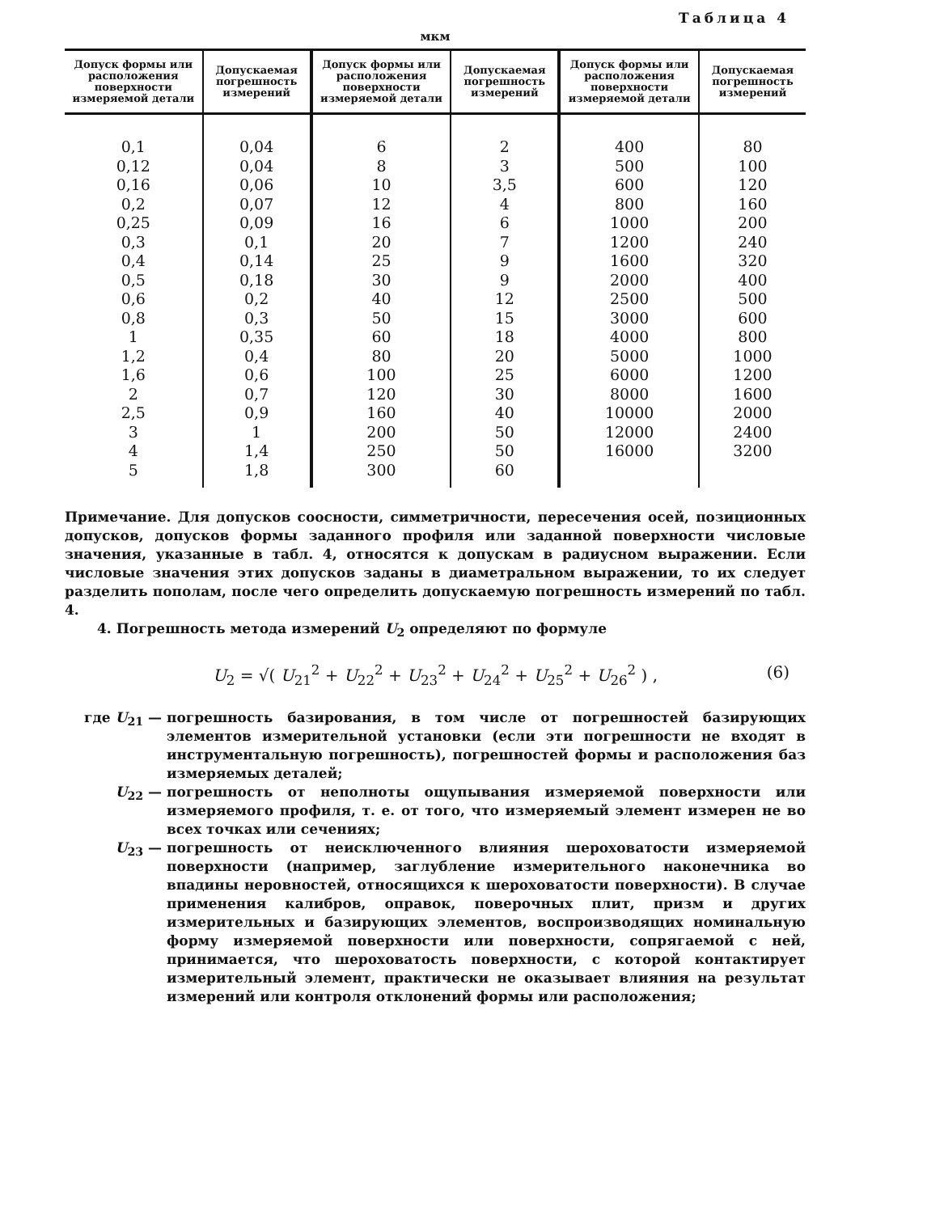Таблица 4
мкм
| Допуск формы или расположения поверхности измеряемой детали | Допускаемая погрешность измерений | Допуск формы или расположения поверхности измеряемой детали | Допускаемая погрешность измерений | Допуск формы или расположения поверхности измеряемой детали | Допускаемая погрешность измерений |
| --- | --- | --- | --- | --- | --- |
| 0,1 0,12 0,16 0,2 0,25 0,3 0,4 0,5 0,6 0,8 1 1,2 1,6 2 2,5 3 4 5 | 0,04 0,04 0,06 0,07 0,09 0,1 0,14 0,18 0,2 0,3 0,35 0,4 0,6 0,7 0,9 1 1,4 1,8 | 6 8 10 12 16 20 25 30 40 50 60 80 100 120 160 200 250 300 | 2 3 3,5 4 6 7 9 9 12 15 18 20 25 30 40 50 50 60 | 400 500 600 800 1000 1200 1600 2000 2500 3000 4000 5000 6000 8000 10000 12000 16000 | 80 100 120 160 200 240 320 400 500 600 800 1000 1200 1600 2000 2400 3200 |
Примечание. Для допусков соосности, симметричности, пересечения осей, позиционных допусков, допусков формы заданного профиля или заданной поверхности числовые значения, указанные в табл. 4, относятся к допускам в радиусном выражении. Если числовые значения этих допусков заданы в диаметральном выражении, то их следует разделить пополам, после чего определить допускаемую погрешность измерений по табл. 4.
4. Погрешность метода измерений U<sub>2</sub> определяют по формуле
U<sub>2</sub> = √( U<sub>21</sub><sup>2</sup> + U<sub>22</sub><sup>2</sup> + U<sub>23</sub><sup>2</sup> + U<sub>24</sub><sup>2</sup> + U<sub>25</sub><sup>2</sup> + U<sub>26</sub><sup>2</sup> ) , (6)
где U<sub>21</sub> — погрешность базирования, в том числе от погрешностей базирующих элементов измерительной установки (если эти погрешности не входят в инструментальную погрешность), погрешностей формы и расположения баз измеряемых деталей;
U<sub>22</sub> — погрешность от неполноты ощупывания измеряемой поверхности или измеряемого профиля, т. е. от того, что измеряемый элемент измерен не во всех точках или сечениях;
U<sub>23</sub> — погрешность от неисключенного влияния шероховатости измеряемой поверхности (например, заглубление измерительного наконечника во впадины неровностей, относящихся к шероховатости поверхности). В случае применения калибров, оправок, поверочных плит, призм и других измерительных и базирующих элементов, воспроизводящих номинальную форму измеряемой поверхности или поверхности, сопрягаемой с ней, принимается, что шероховатость поверхности, с которой контактирует измерительный элемент, практически не оказывает влияния на результат измерений или контроля отклонений формы или расположения;